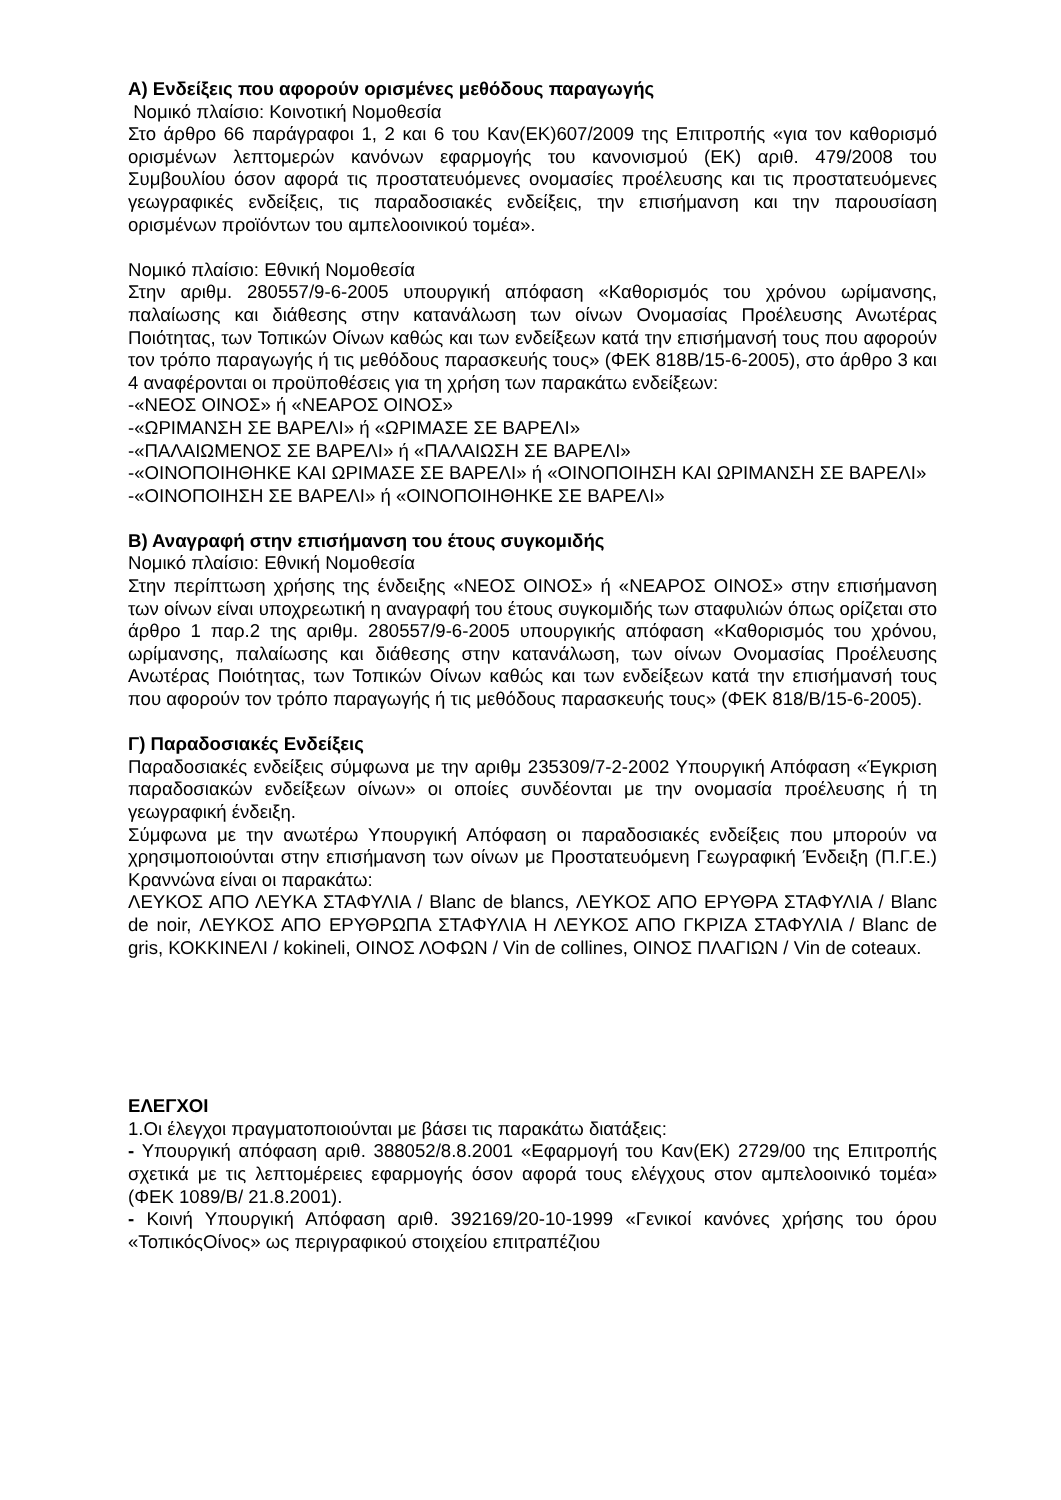Α) Ενδείξεις που αφορούν ορισμένες μεθόδους παραγωγής
Νομικό πλαίσιο: Κοινοτική Νομοθεσία
Στο άρθρο 66 παράγραφοι 1, 2 και 6 του Καν(ΕΚ)607/2009 της Επιτροπής «για τον καθορισμό ορισμένων λεπτομερών κανόνων εφαρμογής του κανονισμού (ΕΚ) αριθ. 479/2008 του Συμβουλίου όσον αφορά τις προστατευόμενες ονομασίες προέλευσης και τις προστατευόμενες γεωγραφικές ενδείξεις, τις παραδοσιακές ενδείξεις, την επισήμανση και την παρουσίαση ορισμένων προϊόντων του αμπελοοινικού τομέα».
Νομικό πλαίσιο: Εθνική Νομοθεσία
Στην αριθμ. 280557/9-6-2005 υπουργική απόφαση «Καθορισμός του χρόνου ωρίμανσης, παλαίωσης και διάθεσης στην κατανάλωση των οίνων Ονομασίας Προέλευσης Ανωτέρας Ποιότητας, των Τοπικών Οίνων καθώς και των ενδείξεων κατά την επισήμανσή τους που αφορούν τον τρόπο παραγωγής ή τις μεθόδους παρασκευής τους» (ΦΕΚ 818Β/15-6-2005), στο άρθρο 3 και 4 αναφέρονται οι προϋποθέσεις για τη χρήση των παρακάτω ενδείξεων:
-«ΝΕΟΣ ΟΙΝΟΣ» ή «ΝΕΑΡΟΣ ΟΙΝΟΣ»
-«ΩΡΙΜΑΝΣΗ ΣΕ ΒΑΡΕΛΙ» ή «ΩΡΙΜΑΣΕ ΣΕ ΒΑΡΕΛΙ»
-«ΠΑΛΑΙΩΜΕΝΟΣ ΣΕ ΒΑΡΕΛΙ» ή «ΠΑΛΑΙΩΣΗ ΣΕ ΒΑΡΕΛΙ»
-«ΟΙΝΟΠΟΙΗΘΗΚΕ ΚΑΙ ΩΡΙΜΑΣΕ ΣΕ ΒΑΡΕΛΙ» ή «ΟΙΝΟΠΟΙΗΣΗ ΚΑΙ ΩΡΙΜΑΝΣΗ ΣΕ ΒΑΡΕΛΙ»
-«ΟΙΝΟΠΟΙΗΣΗ ΣΕ ΒΑΡΕΛΙ» ή «ΟΙΝΟΠΟΙΗΘΗΚΕ ΣΕ ΒΑΡΕΛΙ»
Β) Αναγραφή στην επισήμανση του έτους συγκομιδής
Νομικό πλαίσιο: Εθνική Νομοθεσία
Στην περίπτωση χρήσης της ένδειξης «ΝΕΟΣ ΟΙΝΟΣ» ή «ΝΕΑΡΟΣ ΟΙΝΟΣ» στην επισήμανση των οίνων είναι υποχρεωτική η αναγραφή του έτους συγκομιδής των σταφυλιών όπως ορίζεται στο άρθρο 1 παρ.2 της αριθμ. 280557/9-6-2005 υπουργικής απόφαση «Καθορισμός του χρόνου, ωρίμανσης, παλαίωσης και διάθεσης στην κατανάλωση, των οίνων Ονομασίας Προέλευσης Ανωτέρας Ποιότητας, των Τοπικών Οίνων καθώς και των ενδείξεων κατά την επισήμανσή τους που αφορούν τον τρόπο παραγωγής ή τις μεθόδους παρασκευής τους» (ΦΕΚ 818/Β/15-6-2005).
Γ) Παραδοσιακές Ενδείξεις
Παραδοσιακές ενδείξεις σύμφωνα με την αριθμ 235309/7-2-2002 Υπουργική Απόφαση «Έγκριση παραδοσιακών ενδείξεων οίνων» οι οποίες συνδέονται με την ονομασία προέλευσης ή τη γεωγραφική ένδειξη.
Σύμφωνα με την ανωτέρω Υπουργική Απόφαση οι παραδοσιακές ενδείξεις που μπορούν να χρησιμοποιούνται στην επισήμανση των οίνων με Προστατευόμενη Γεωγραφική Ένδειξη (Π.Γ.Ε.) Κραννώνα είναι οι παρακάτω:
ΛΕΥΚΟΣ ΑΠΟ ΛΕΥΚΑ ΣΤΑΦΥΛΙΑ / Blanc de blancs, ΛΕΥΚΟΣ ΑΠΟ ΕΡΥΘΡΑ ΣΤΑΦΥΛΙΑ / Blanc de noir, ΛΕΥΚΟΣ ΑΠΟ ΕΡΥΘΡΩΠΑ ΣΤΑΦΥΛΙΑ Η ΛΕΥΚΟΣ ΑΠΟ ΓΚΡΙΖΑ ΣΤΑΦΥΛΙΑ / Blanc de gris, ΚΟΚΚΙΝΕΛΙ / kokineli, ΟΙΝΟΣ ΛΟΦΩΝ / Vin de collines, ΟΙΝΟΣ ΠΛΑΓΙΩΝ / Vin de coteaux.
ΕΛΕΓΧΟΙ
1.Οι έλεγχοι πραγματοποιούνται με βάσει τις παρακάτω διατάξεις:
- Υπουργική απόφαση αριθ. 388052/8.8.2001 «Εφαρμογή του Καν(ΕΚ) 2729/00 της Επιτροπής σχετικά με τις λεπτομέρειες εφαρμογής όσον αφορά τους ελέγχους στον αμπελοοινικό τομέα» (ΦΕΚ 1089/Β/ 21.8.2001).
- Κοινή Υπουργική Απόφαση αριθ. 392169/20-10-1999 «Γενικοί κανόνες χρήσης του όρου «ΤοπικόςΟίνος» ως περιγραφικού στοιχείου επιτραπέζιου